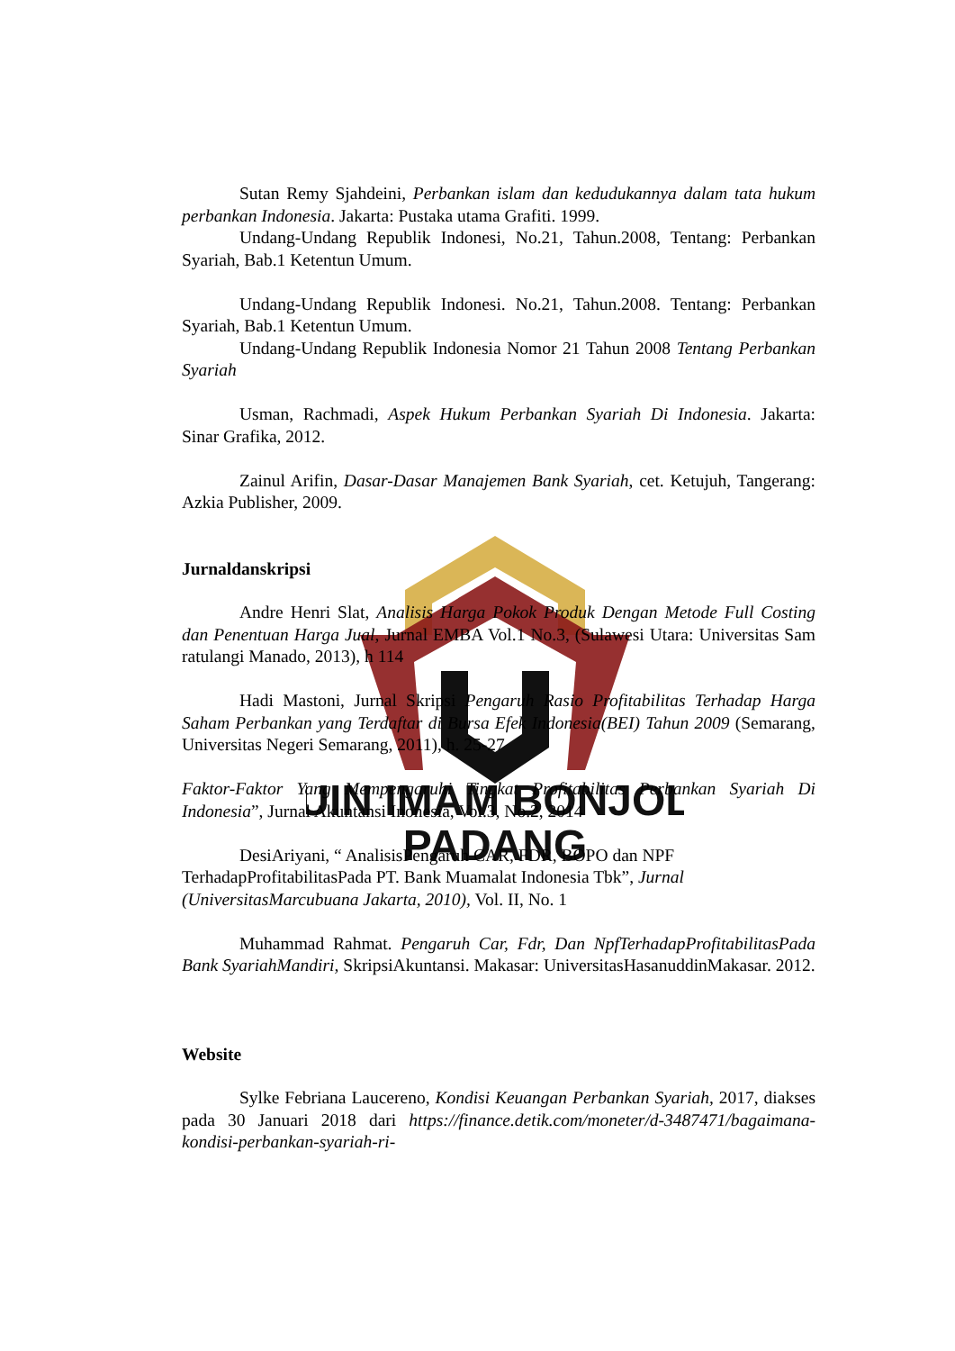UIN IMAM BONJOL
PADANG
Sutan Remy Sjahdeini, Perbankan islam dan kedudukannya dalam tata hukum perbankan Indonesia. Jakarta: Pustaka utama Grafiti. 1999.
Undang-Undang Republik Indonesi, No.21, Tahun.2008, Tentang: Perbankan Syariah, Bab.1 Ketentun Umum.
Undang-Undang Republik Indonesi. No.21, Tahun.2008. Tentang: Perbankan Syariah, Bab.1 Ketentun Umum.
Undang-Undang Republik Indonesia Nomor 21 Tahun 2008 Tentang Perbankan Syariah
Usman, Rachmadi, Aspek Hukum Perbankan Syariah Di Indonesia. Jakarta: Sinar Grafika, 2012.
Zainul Arifin, Dasar-Dasar Manajemen Bank Syariah, cet. Ketujuh, Tangerang: Azkia Publisher, 2009.
Jurnaldanskripsi
Andre Henri Slat, Analisis Harga Pokok Produk Dengan Metode Full Costing dan Penentuan Harga Jual, Jurnal EMBA Vol.1 No.3, (Sulawesi Utara: Universitas Sam ratulangi Manado, 2013), h 114
Hadi Mastoni, Jurnal Skripsi Pengaruh Rasio Profitabilitas Terhadap Harga Saham Perbankan yang Terdaftar di Bursa Efek Indonesia(BEI) Tahun 2009 (Semarang, Universitas Negeri Semarang, 2011), h. 25-27
Faktor-Faktor Yang Mempengaruhi Tingkat Profitabilitas Perbankan Syariah Di Indonesia”, Jurnal Akuntansi Inonesia, Vol.3, No.2, 2014
DesiAriyani, “ AnalisisPengaruh CAR, FDR, BOPO dan NPF TerhadapProfitabilitasPada PT. Bank Muamalat Indonesia Tbk”, Jurnal (UniversitasMarcubuana Jakarta, 2010), Vol. II, No. 1
Muhammad Rahmat. Pengaruh Car, Fdr, Dan NpfTerhadapProfitabilitasPada Bank SyariahMandiri, SkripsiAkuntansi. Makasar: UniversitasHasanuddinMakasar. 2012.
Website
Sylke Febriana Laucereno, Kondisi Keuangan Perbankan Syariah, 2017, diakses pada 30 Januari 2018 dari https://finance.detik.com/moneter/d-3487471/bagaimana-kondisi-perbankan-syariah-ri-